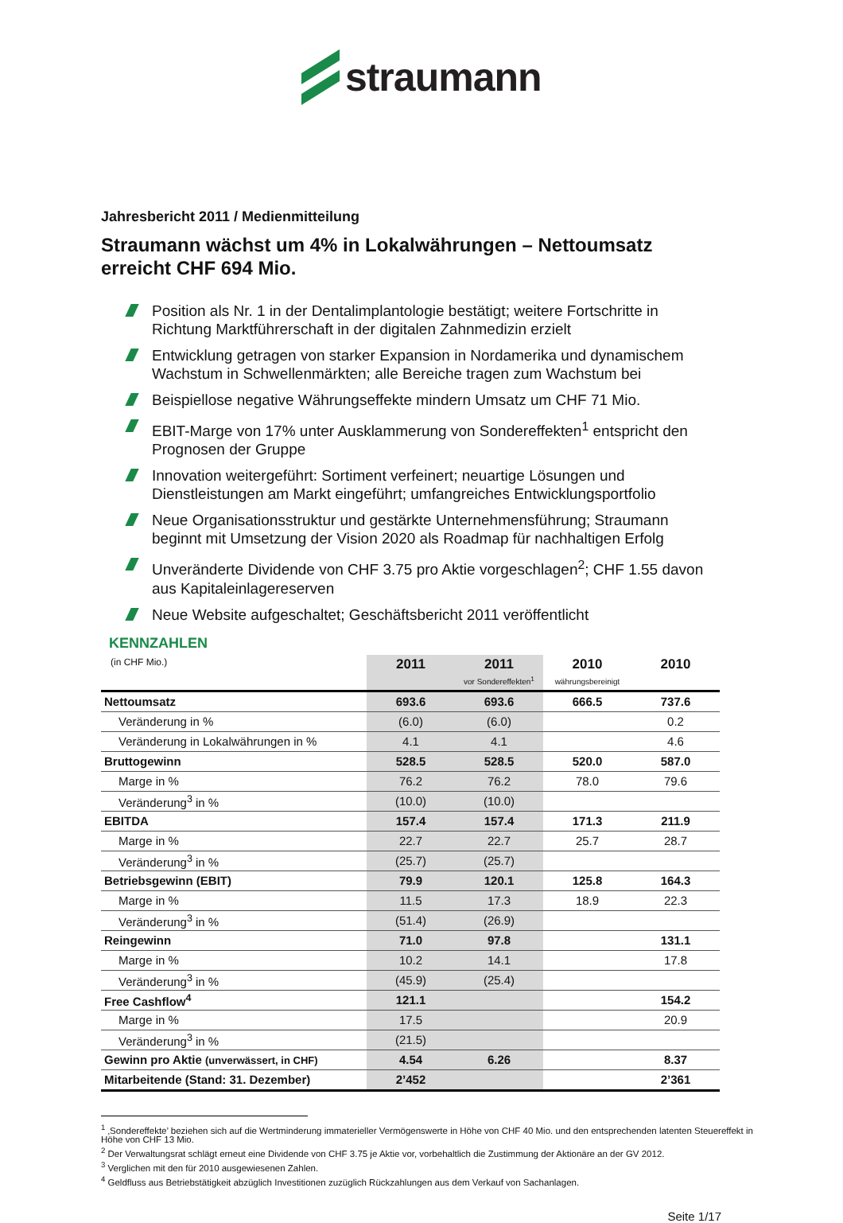straumann
Jahresbericht 2011 / Medienmitteilung
Straumann wächst um 4% in Lokalwährungen – Nettoumsatz erreicht CHF 694 Mio.
Position als Nr. 1 in der Dentalimplantologie bestätigt; weitere Fortschritte in Richtung Marktführerschaft in der digitalen Zahnmedizin erzielt
Entwicklung getragen von starker Expansion in Nordamerika und dynamischem Wachstum in Schwellenmärkten; alle Bereiche tragen zum Wachstum bei
Beispiellose negative Währungseffekte mindern Umsatz um CHF 71 Mio.
EBIT-Marge von 17% unter Ausklammerung von Sondereffekten<sup>1</sup> entspricht den Prognosen der Gruppe
Innovation weitergeführt: Sortiment verfeinert; neuartige Lösungen und Dienstleistungen am Markt eingeführt; umfangreiches Entwicklungsportfolio
Neue Organisationsstruktur und gestärkte Unternehmensführung; Straumann beginnt mit Umsetzung der Vision 2020 als Roadmap für nachhaltigen Erfolg
Unveränderte Dividende von CHF 3.75 pro Aktie vorgeschlagen<sup>2</sup>; CHF 1.55 davon aus Kapitaleinlagereserven
Neue Website aufgeschaltet; Geschäftsbericht 2011 veröffentlicht
KENNZAHLEN
| (in CHF Mio.) | 2011 | 2011 vor Sondereffekten<sup>1</sup> | 2010 währungsbereinigt | 2010 |
| --- | --- | --- | --- | --- |
| Nettoumsatz | 693.6 | 693.6 | 666.5 | 737.6 |
| Veränderung in % | (6.0) | (6.0) | | 0.2 |
| Veränderung in Lokalwährungen in % | 4.1 | 4.1 | | 4.6 |
| Bruttogewinn | 528.5 | 528.5 | 520.0 | 587.0 |
| Marge in % | 76.2 | 76.2 | 78.0 | 79.6 |
| Veränderung<sup>3</sup> in % | (10.0) | (10.0) | | |
| EBITDA | 157.4 | 157.4 | 171.3 | 211.9 |
| Marge in % | 22.7 | 22.7 | 25.7 | 28.7 |
| Veränderung<sup>3</sup> in % | (25.7) | (25.7) | | |
| Betriebsgewinn (EBIT) | 79.9 | 120.1 | 125.8 | 164.3 |
| Marge in % | 11.5 | 17.3 | 18.9 | 22.3 |
| Veränderung<sup>3</sup> in % | (51.4) | (26.9) | | |
| Reingewinn | 71.0 | 97.8 | | 131.1 |
| Marge in % | 10.2 | 14.1 | | 17.8 |
| Veränderung<sup>3</sup> in % | (45.9) | (25.4) | | |
| Free Cashflow<sup>4</sup> | 121.1 | | | 154.2 |
| Marge in % | 17.5 | | | 20.9 |
| Veränderung<sup>3</sup> in % | (21.5) | | | |
| Gewinn pro Aktie (unverwässert, in CHF) | 4.54 | 6.26 | | 8.37 |
| Mitarbeitende (Stand: 31. Dezember) | 2’452 | | | 2’361 |
<sup>1</sup> ‚Sondereffekte’ beziehen sich auf die Wertminderung immaterieller Vermögenswerte in Höhe von CHF 40 Mio. und den entsprechenden latenten Steuereffekt in Höhe von CHF 13 Mio.
<sup>2</sup> Der Verwaltungsrat schlägt erneut eine Dividende von CHF 3.75 je Aktie vor, vorbehaltlich die Zustimmung der Aktionäre an der GV 2012.
<sup>3</sup> Verglichen mit den für 2010 ausgewiesenen Zahlen.
<sup>4</sup> Geldfluss aus Betriebstätigkeit abzüglich Investitionen zuzüglich Rückzahlungen aus dem Verkauf von Sachanlagen.
Seite 1/17